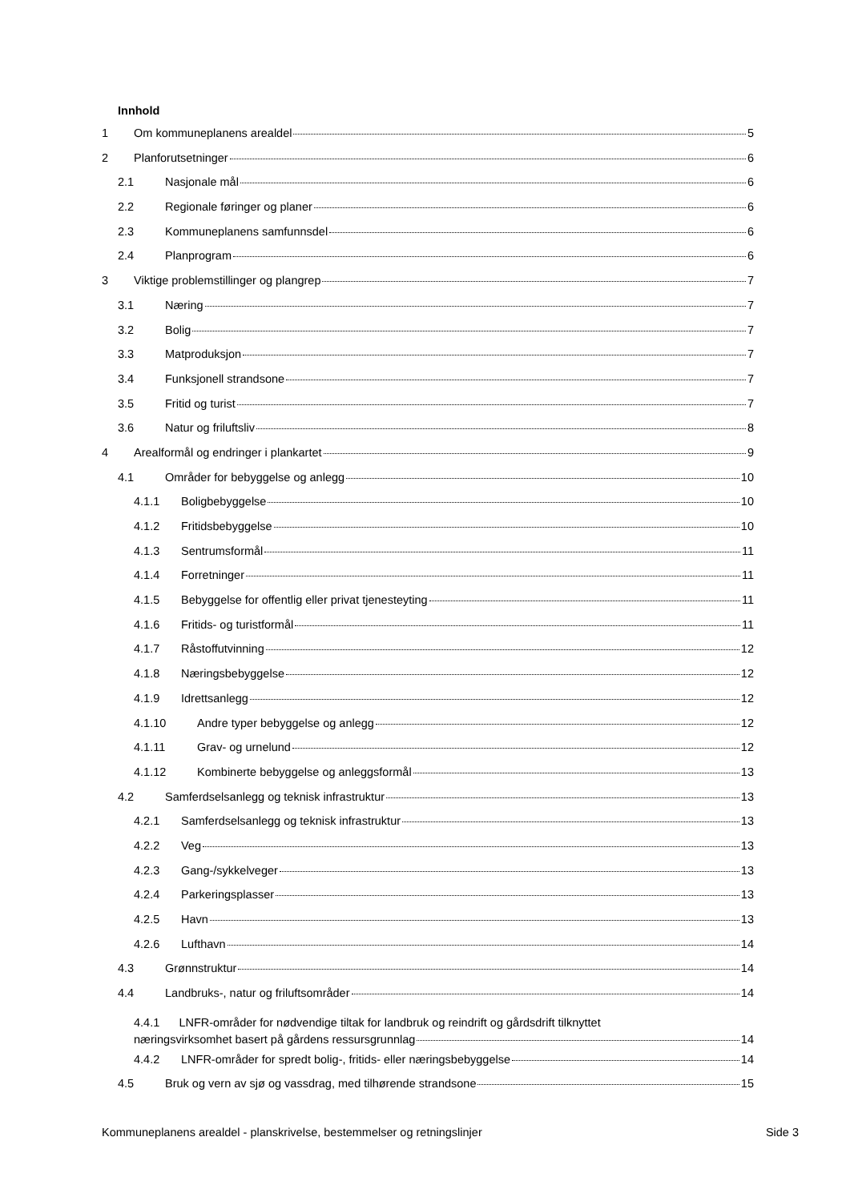Innhold
1 Om kommuneplanens arealdel 5
2 Planforutsetninger 6
2.1 Nasjonale mål 6
2.2 Regionale føringer og planer 6
2.3 Kommuneplanens samfunnsdel 6
2.4 Planprogram 6
3 Viktige problemstillinger og plangrep 7
3.1 Næring 7
3.2 Bolig 7
3.3 Matproduksjon 7
3.4 Funksjonell strandsone 7
3.5 Fritid og turist 7
3.6 Natur og friluftsliv 8
4 Arealformål og endringer i plankartet 9
4.1 Områder for bebyggelse og anlegg 10
4.1.1 Boligbebyggelse 10
4.1.2 Fritidsbebyggelse 10
4.1.3 Sentrumsformål 11
4.1.4 Forretninger 11
4.1.5 Bebyggelse for offentlig eller privat tjenesteyting 11
4.1.6 Fritids- og turistformål 11
4.1.7 Råstoffutvinning 12
4.1.8 Næringsbebyggelse 12
4.1.9 Idrettsanlegg 12
4.1.10 Andre typer bebyggelse og anlegg 12
4.1.11 Grav- og urnelund 12
4.1.12 Kombinerte bebyggelse og anleggsformål 13
4.2 Samferdselsanlegg og teknisk infrastruktur 13
4.2.1 Samferdselsanlegg og teknisk infrastruktur 13
4.2.2 Veg 13
4.2.3 Gang-/sykkelveger 13
4.2.4 Parkeringsplasser 13
4.2.5 Havn 13
4.2.6 Lufthavn 14
4.3 Grønnstruktur 14
4.4 Landbruks-, natur og friluftsområder 14
4.4.1 LNFR-områder for nødvendige tiltak for landbruk og reindrift og gårdsdrift tilknyttet
næringsvirksomhet basert på gårdens ressursgrunnlag 14
4.4.2 LNFR-områder for spredt bolig-, fritids- eller næringsbebyggelse 14
4.5 Bruk og vern av sjø og vassdrag, med tilhørende strandsone 15
Kommuneplanens arealdel - planskrivelse, bestemmelser og retningslinjer Side 3